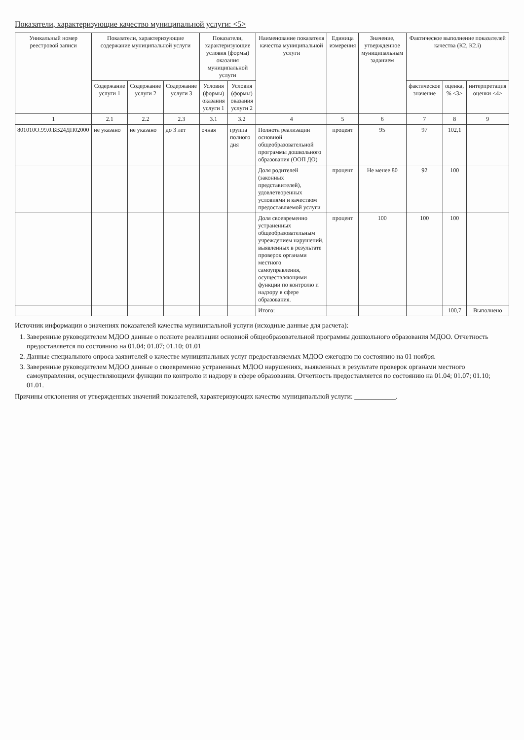Показатели, характеризующие качество муниципальной услуги: <5>
| Уникальный номер реестровой записи | Показатели, характеризующие содержание муниципальной услуги | | | Показатели, характеризующие условия (формы) оказания муниципальной услуги | | Наименование показателя качества муниципальной услуги | Единица измерения | Значение, утвержденное муниципальным заданием | Фактическое выполнение показателей качества (К2, К2.i) | | |
| --- | --- | --- | --- | --- | --- | --- | --- | --- | --- | --- | --- |
| | Содержание услуги 1 | Содержание услуги 2 | Содержание услуги 3 | Условия (формы) оказания услуги 1 | Условия (формы) оказания услуги 2 | | | | фактическое значение | оценка, % <3> | интерпретация оценки <4> |
| 1 | 2.1 | 2.2 | 2.3 | 3.1 | 3.2 | 4 | 5 | 6 | 7 | 8 | 9 |
| 801010О.99.0.БВ24ДП02000 | не указано | не указано | до 3 лет | очная | группа полного дня | Полнота реализации основной общеобразовательной программы дошкольного образования (ООП ДО) | процент | 95 | 97 | 102,1 | |
| | | | | | | Доля родителей (законных представителей), удовлетворенных условиями и качеством предоставляемой услуги | процент | Не менее 80 | 92 | 100 | |
| | | | | | | Доля своевременно устраненных общеобразовательным учреждением нарушений, выявленных в результате проверок органами местного самоуправления, осуществляющими функции по контролю и надзору в сфере образования. | процент | 100 | 100 | 100 | |
| | | | | | | Итого: | | | | 100,7 | Выполнено |
Источник информации о значениях показателей качества муниципальной услуги (исходные данные для расчета):
1. Заверенные руководителем МДОО данные о полноте реализации основной общеобразовательной программы дошкольного образования МДОО. Отчетность предоставляется по состоянию на 01.04; 01.07; 01.10; 01.01
2. Данные специального опроса заявителей о качестве муниципальных услуг предоставляемых МДОО ежегодно по состоянию на 01 ноября.
3. Заверенные руководителем МДОО данные о своевременно устраненных МДОО нарушениях, выявленных в результате проверок органами местного самоуправления, осуществляющими функции по контролю и надзору в сфере образования. Отчетность предоставляется по состоянию на 01.04; 01.07; 01.10; 01.01.
Причины отклонения от утвержденных значений показателей, характеризующих качество муниципальной услуги: ____________.